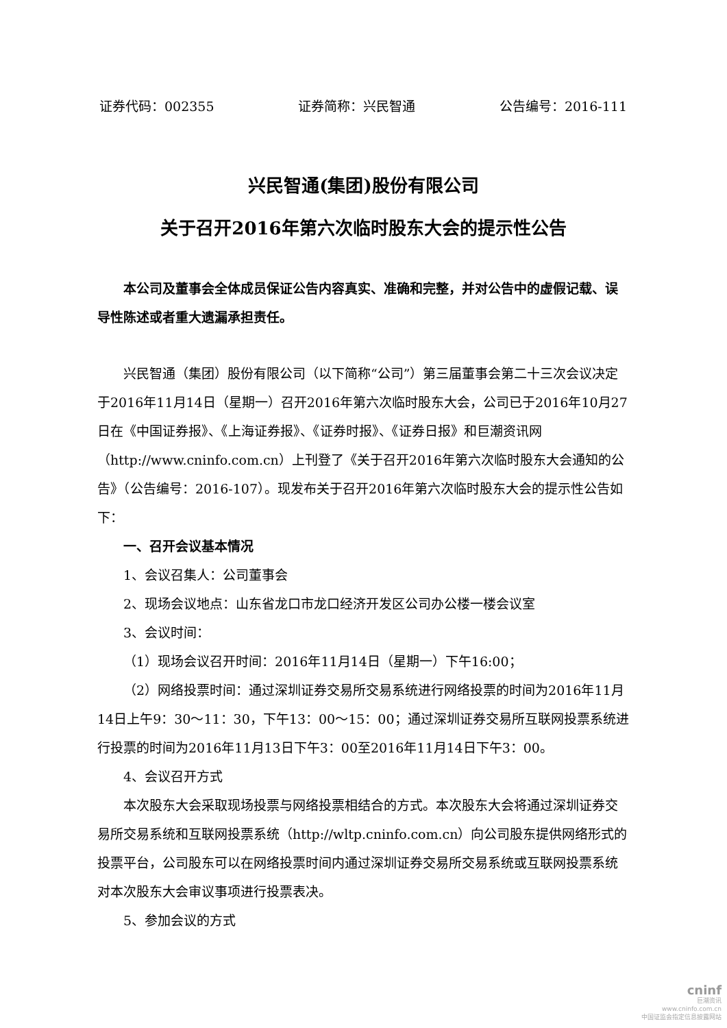证券代码：002355 证券简称：兴民智通 公告编号：2016-111
兴民智通(集团)股份有限公司
关于召开2016年第六次临时股东大会的提示性公告
本公司及董事会全体成员保证公告内容真实、准确和完整，并对公告中的虚假记载、误导性陈述或者重大遗漏承担责任。
兴民智通（集团）股份有限公司（以下简称“公司”）第三届董事会第二十三次会议决定于2016年11月14日（星期一）召开2016年第六次临时股东大会，公司已于2016年10月27日在《中国证券报》、《上海证券报》、《证券时报》、《证券日报》和巨潮资讯网（http://www.cninfo.com.cn）上刊登了《关于召开2016年第六次临时股东大会通知的公告》（公告编号：2016-107）。现发布关于召开2016年第六次临时股东大会的提示性公告如下：
一、召开会议基本情况
1、会议召集人：公司董事会
2、现场会议地点：山东省龙口市龙口经济开发区公司办公楼一楼会议室
3、会议时间：
（1）现场会议召开时间：2016年11月14日（星期一）下午16:00；
（2）网络投票时间：通过深圳证券交易所交易系统进行网络投票的时间为2016年11月14日上午9：30～11：30，下午13：00～15：00；通过深圳证券交易所互联网投票系统进行投票的时间为2016年11月13日下午3：00至2016年11月14日下午3：00。
4、会议召开方式
本次股东大会采取现场投票与网络投票相结合的方式。本次股东大会将通过深圳证券交易所交易系统和互联网投票系统（http://wltp.cninfo.com.cn）向公司股东提供网络形式的投票平台，公司股东可以在网络投票时间内通过深圳证券交易所交易系统或互联网投票系统对本次股东大会审议事项进行投票表决。
5、参加会议的方式
cninf
巨潮资讯
www.cninfo.com.cn
中国证监会指定信息披露网站